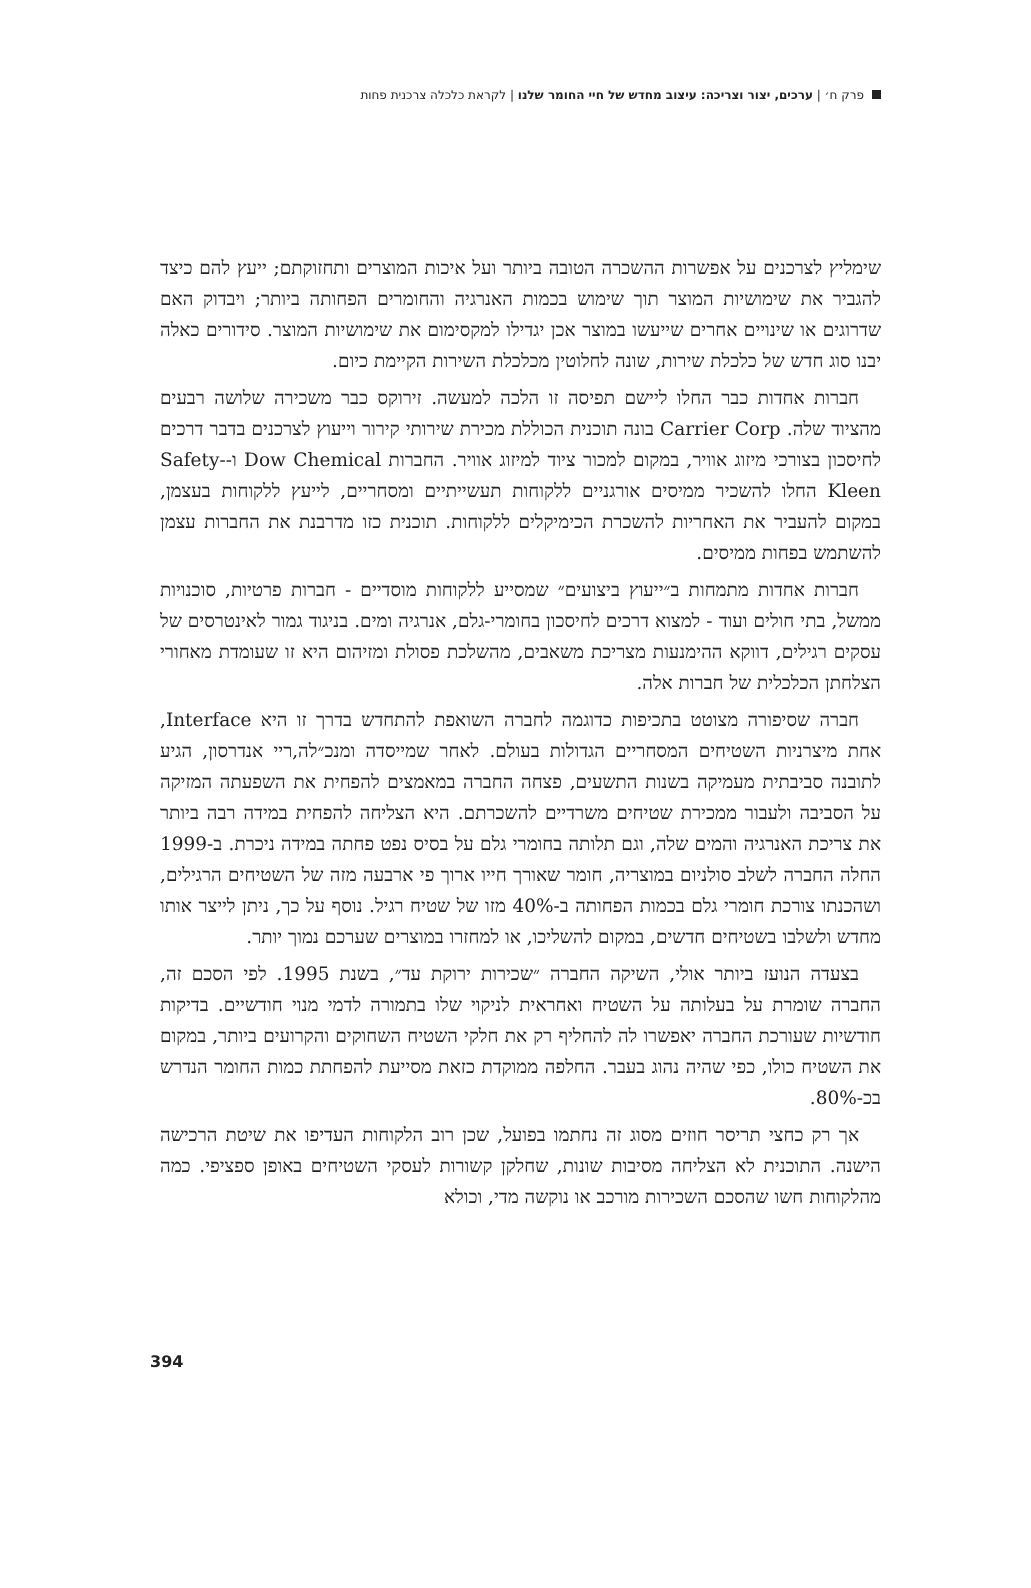פרק ח׳ | ערכים, יצור וצריכה: עיצוב מחדש של חיי החומר שלנו | לקראת כלכלה צרכנית פחות
שימליץ לצרכנים על אפשרות ההשכרה הטובה ביותר ועל איכות המוצרים ותחזוקתם; ייעץ להם כיצד להגביר את שימושיות המוצר תוך שימוש בכמות האנרגיה והחומרים הפחותה ביותר; ויבדוק האם שדרוגים או שינויים אחרים שייעשו במוצר אכן יגדילו למקסימום את שימושיות המוצר. סידורים כאלה יבנו סוג חדש של כלכלת שירות, שונה לחלוטין מכלכלת השירות הקיימת כיום.
חברות אחדות כבר החלו ליישם תפיסה זו הלכה למעשה. זירוקס כבר משכירה שלושה רבעים מהציוד שלה. Carrier Corp בונה תוכנית הכוללת מכירת שירותי קירור וייעוץ לצרכנים בדבר דרכים לחיסכון בצורכי מיזוג אוויר, במקום למכור ציוד למיזוג אוויר. החברות Dow Chemical ו-Safety-Kleen החלו להשכיר ממיסים אורגניים ללקוחות תעשייתיים ומסחריים, לייעץ ללקוחות בעצמן, במקום להעביר את האחריות להשכרת הכימיקלים ללקוחות. תוכנית כזו מדרבנת את החברות עצמן להשתמש בפחות ממיסים.
חברות אחדות מתמחות ב״ייעוץ ביצועים״ שמסייע ללקוחות מוסדיים - חברות פרטיות, סוכנויות ממשל, בתי חולים ועוד - למצוא דרכים לחיסכון בחומרי-גלם, אנרגיה ומים. בניגוד גמור לאינטרסים של עסקים רגילים, דווקא ההימנעות מצריכת משאבים, מהשלכת פסולת ומזיהום היא זו שעומדת מאחורי הצלחתן הכלכלית של חברות אלה.
חברה שסיפורה מצוטט בתכיפות כדוגמה לחברה השואפת להתחדש בדרך זו היא Interface, אחת מיצרניות השטיחים המסחריים הגדולות בעולם. לאחר שמייסדה ומנכ״לה,ריי אנדרסון, הגיע לתובנה סביבתית מעמיקה בשנות התשעים, פצחה החברה במאמצים להפחית את השפעתה המזיקה על הסביבה ולעבור ממכירת שטיחים משרדיים להשכרתם. היא הצליחה להפחית במידה רבה ביותר את צריכת האנרגיה והמים שלה, וגם תלותה בחומרי גלם על בסיס נפט פחתה במידה ניכרת. ב-1999 החלה החברה לשלב סולניום במוצריה, חומר שאורך חייו ארוך פי ארבעה מזה של השטיחים הרגילים, ושהכנתו צורכת חומרי גלם בכמות הפחותה ב-40% מזו של שטיח רגיל. נוסף על כך, ניתן לייצר אותו מחדש ולשלבו בשטיחים חדשים, במקום להשליכו, או למחזרו במוצרים שערכם נמוך יותר.
בצעדה הנועז ביותר אולי, השיקה החברה ״שכירות ירוקת עד״, בשנת 1995. לפי הסכם זה, החברה שומרת על בעלותה על השטיח ואחראית לניקוי שלו בתמורה לדמי מנוי חודשיים. בדיקות חודשיות שעורכת החברה יאפשרו לה להחליף רק את חלקי השטיח השחוקים והקרועים ביותר, במקום את השטיח כולו, כפי שהיה נהוג בעבר. החלפה ממוקדת כזאת מסייעת להפחתת כמות החומר הנדרש בכ-80%.
אך רק כחצי תריסר חוזים מסוג זה נחתמו בפועל, שכן רוב הלקוחות העדיפו את שיטת הרכישה הישנה. התוכנית לא הצליחה מסיבות שונות, שחלקן קשורות לעסקי השטיחים באופן ספציפי. כמה מהלקוחות חשו שהסכם השכירות מורכב או נוקשה מדי, וכולא
394